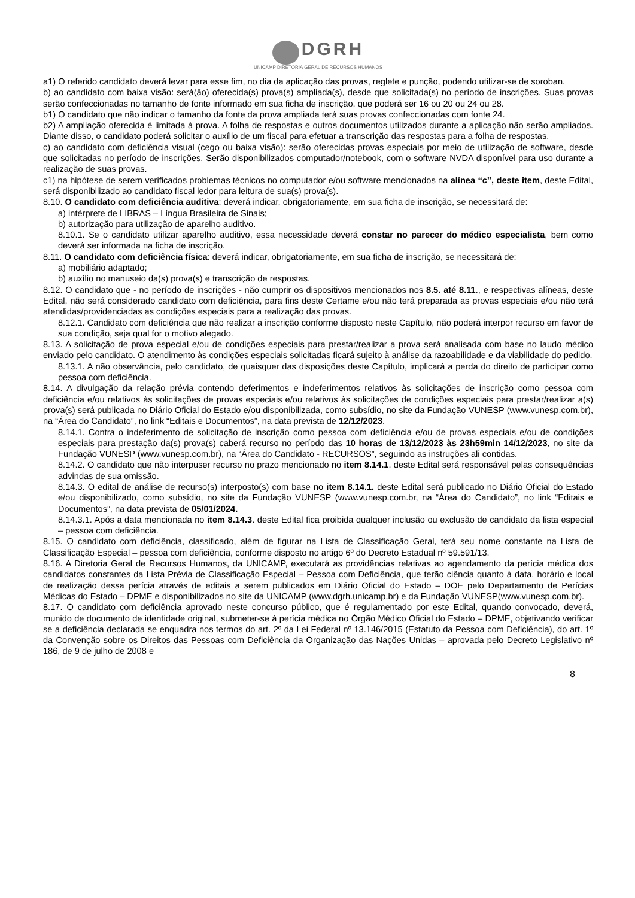DGRH
UNICAMP DIRETORIA GERAL DE RECURSOS HUMANOS
a1) O referido candidato deverá levar para esse fim, no dia da aplicação das provas, reglete e punção, podendo utilizar-se de soroban.
b) ao candidato com baixa visão: será(ão) oferecida(s) prova(s) ampliada(s), desde que solicitada(s) no período de inscrições. Suas provas serão confeccionadas no tamanho de fonte informado em sua ficha de inscrição, que poderá ser 16 ou 20 ou 24 ou 28.
b1) O candidato que não indicar o tamanho da fonte da prova ampliada terá suas provas confeccionadas com fonte 24.
b2) A ampliação oferecida é limitada à prova. A folha de respostas e outros documentos utilizados durante a aplicação não serão ampliados. Diante disso, o candidato poderá solicitar o auxílio de um fiscal para efetuar a transcrição das respostas para a folha de respostas.
c) ao candidato com deficiência visual (cego ou baixa visão): serão oferecidas provas especiais por meio de utilização de software, desde que solicitadas no período de inscrições. Serão disponibilizados computador/notebook, com o software NVDA disponível para uso durante a realização de suas provas.
c1) na hipótese de serem verificados problemas técnicos no computador e/ou software mencionados na alínea “c”, deste item, deste Edital, será disponibilizado ao candidato fiscal ledor para leitura de sua(s) prova(s).
8.10. O candidato com deficiência auditiva: deverá indicar, obrigatoriamente, em sua ficha de inscrição, se necessitará de:
a) intérprete de LIBRAS – Língua Brasileira de Sinais;
b) autorização para utilização de aparelho auditivo.
8.10.1. Se o candidato utilizar aparelho auditivo, essa necessidade deverá constar no parecer do médico especialista, bem como deverá ser informada na ficha de inscrição.
8.11. O candidato com deficiência física: deverá indicar, obrigatoriamente, em sua ficha de inscrição, se necessitará de:
a) mobiliário adaptado;
b) auxílio no manuseio da(s) prova(s) e transcrição de respostas.
8.12. O candidato que - no período de inscrições - não cumprir os dispositivos mencionados nos 8.5. até 8.11., e respectivas alíneas, deste Edital, não será considerado candidato com deficiência, para fins deste Certame e/ou não terá preparada as provas especiais e/ou não terá atendidas/providenciadas as condições especiais para a realização das provas.
8.12.1. Candidato com deficiência que não realizar a inscrição conforme disposto neste Capítulo, não poderá interpor recurso em favor de sua condição, seja qual for o motivo alegado.
8.13. A solicitação de prova especial e/ou de condições especiais para prestar/realizar a prova será analisada com base no laudo médico enviado pelo candidato. O atendimento às condições especiais solicitadas ficará sujeito à análise da razoabilidade e da viabilidade do pedido.
8.13.1. A não observância, pelo candidato, de quaisquer das disposições deste Capítulo, implicará a perda do direito de participar como pessoa com deficiência.
8.14. A divulgação da relação prévia contendo deferimentos e indeferimentos relativos às solicitações de inscrição como pessoa com deficiência e/ou relativos às solicitações de provas especiais e/ou relativos às solicitações de condições especiais para prestar/realizar a(s) prova(s) será publicada no Diário Oficial do Estado e/ou disponibilizada, como subsídio, no site da Fundação VUNESP (www.vunesp.com.br), na “Área do Candidato”, no link “Editais e Documentos”, na data prevista de 12/12/2023.
8.14.1. Contra o indeferimento de solicitação de inscrição como pessoa com deficiência e/ou de provas especiais e/ou de condições especiais para prestação da(s) prova(s) caberá recurso no período das 10 horas de 13/12/2023 às 23h59min 14/12/2023, no site da Fundação VUNESP (www.vunesp.com.br), na “Área do Candidato - RECURSOS”, seguindo as instruções ali contidas.
8.14.2. O candidato que não interpuser recurso no prazo mencionado no item 8.14.1. deste Edital será responsável pelas consequências advindas de sua omissão.
8.14.3. O edital de análise de recurso(s) interposto(s) com base no item 8.14.1. deste Edital será publicado no Diário Oficial do Estado e/ou disponibilizado, como subsídio, no site da Fundação VUNESP (www.vunesp.com.br, na “Área do Candidato”, no link “Editais e Documentos”, na data prevista de 05/01/2024.
8.14.3.1. Após a data mencionada no item 8.14.3. deste Edital fica proibida qualquer inclusão ou exclusão de candidato da lista especial – pessoa com deficiência.
8.15. O candidato com deficiência, classificado, além de figurar na Lista de Classificação Geral, terá seu nome constante na Lista de Classificação Especial – pessoa com deficiência, conforme disposto no artigo 6º do Decreto Estadual nº 59.591/13.
8.16. A Diretoria Geral de Recursos Humanos, da UNICAMP, executará as providências relativas ao agendamento da perícia médica dos candidatos constantes da Lista Prévia de Classificação Especial – Pessoa com Deficiência, que terão ciência quanto à data, horário e local de realização dessa perícia através de editais a serem publicados em Diário Oficial do Estado – DOE pelo Departamento de Perícias Médicas do Estado – DPME e disponibilizados no site da UNICAMP (www.dgrh.unicamp.br) e da Fundação VUNESP(www.vunesp.com.br).
8.17. O candidato com deficiência aprovado neste concurso público, que é regulamentado por este Edital, quando convocado, deverá, munido de documento de identidade original, submeter-se à perícia médica no Órgão Médico Oficial do Estado – DPME, objetivando verificar se a deficiência declarada se enquadra nos termos do art. 2º da Lei Federal nº 13.146/2015 (Estatuto da Pessoa com Deficiência), do art. 1º da Convenção sobre os Direitos das Pessoas com Deficiência da Organização das Nações Unidas – aprovada pelo Decreto Legislativo nº 186, de 9 de julho de 2008 e
8